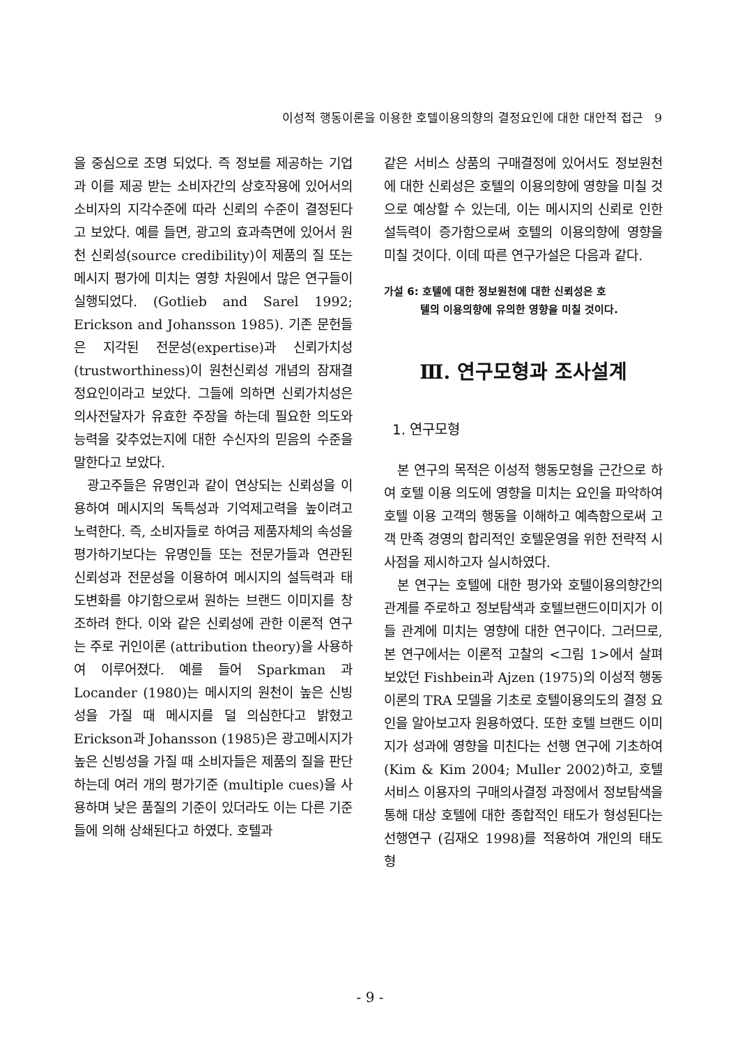이성적 행동이론을 이용한 호텔이용의향의 결정요인에 대한 대안적 접근 9
을 중심으로 조명 되었다. 즉 정보를 제공하는 기업과 이를 제공 받는 소비자간의 상호작용에 있어서의 소비자의 지각수준에 따라 신뢰의 수준이 결정된다고 보았다. 예를 들면, 광고의 효과측면에 있어서 원천 신뢰성(source credibility)이 제품의 질 또는 메시지 평가에 미치는 영향 차원에서 많은 연구들이 실행되었다. (Gotlieb and Sarel 1992; Erickson and Johansson 1985). 기존 문헌들은 지각된 전문성(expertise)과 신뢰가치성(trustworthiness)이 원천신뢰성 개념의 잠재결정요인이라고 보았다. 그들에 의하면 신뢰가치성은 의사전달자가 유효한 주장을 하는데 필요한 의도와 능력을 갖추었는지에 대한 수신자의 믿음의 수준을 말한다고 보았다.
광고주들은 유명인과 같이 연상되는 신뢰성을 이용하여 메시지의 독특성과 기억제고력을 높이려고 노력한다. 즉, 소비자들로 하여금 제품자체의 속성을 평가하기보다는 유명인들 또는 전문가들과 연관된 신뢰성과 전문성을 이용하여 메시지의 설득력과 태도변화를 야기함으로써 원하는 브랜드 이미지를 창조하려 한다. 이와 같은 신뢰성에 관한 이론적 연구는 주로 귀인이론 (attribution theory)을 사용하여 이루어졌다. 예를 들어 Sparkman 과 Locander (1980)는 메시지의 원천이 높은 신빙성을 가질 때 메시지를 덜 의심한다고 밝혔고 Erickson과 Johansson (1985)은 광고메시지가 높은 신빙성을 가질 때 소비자들은 제품의 질을 판단하는데 여러 개의 평가기준 (multiple cues)을 사용하며 낮은 품질의 기준이 있더라도 이는 다른 기준들에 의해 상쇄된다고 하였다. 호텔과
같은 서비스 상품의 구매결정에 있어서도 정보원천에 대한 신뢰성은 호텔의 이용의향에 영향을 미칠 것으로 예상할 수 있는데, 이는 메시지의 신뢰로 인한 설득력이 증가함으로써 호텔의 이용의향에 영향을 미칠 것이다. 이데 따른 연구가설은 다음과 같다.
가설 6: 호텔에 대한 정보원천에 대한 신뢰성은 호
텔의 이용의향에 유의한 영향을 미칠 것이다.
Ⅲ. 연구모형과 조사설계
1. 연구모형
본 연구의 목적은 이성적 행동모형을 근간으로 하여 호텔 이용 의도에 영향을 미치는 요인을 파악하여 호텔 이용 고객의 행동을 이해하고 예측함으로써 고객 만족 경영의 합리적인 호텔운영을 위한 전략적 시사점을 제시하고자 실시하였다.
본 연구는 호텔에 대한 평가와 호텔이용의향간의 관계를 주로하고 정보탐색과 호텔브랜드이미지가 이들 관계에 미치는 영향에 대한 연구이다. 그러므로, 본 연구에서는 이론적 고찰의 <그림 1>에서 살펴보았던 Fishbein과 Ajzen (1975)의 이성적 행동 이론의 TRA 모델을 기초로 호텔이용의도의 결정 요인을 알아보고자 원용하였다. 또한 호텔 브랜드 이미지가 성과에 영향을 미친다는 선행 연구에 기초하여 (Kim & Kim 2004; Muller 2002)하고, 호텔서비스 이용자의 구매의사결정 과정에서 정보탐색을 통해 대상 호텔에 대한 종합적인 태도가 형성된다는 선행연구 (김재오 1998)를 적용하여 개인의 태도 형
- 9 -